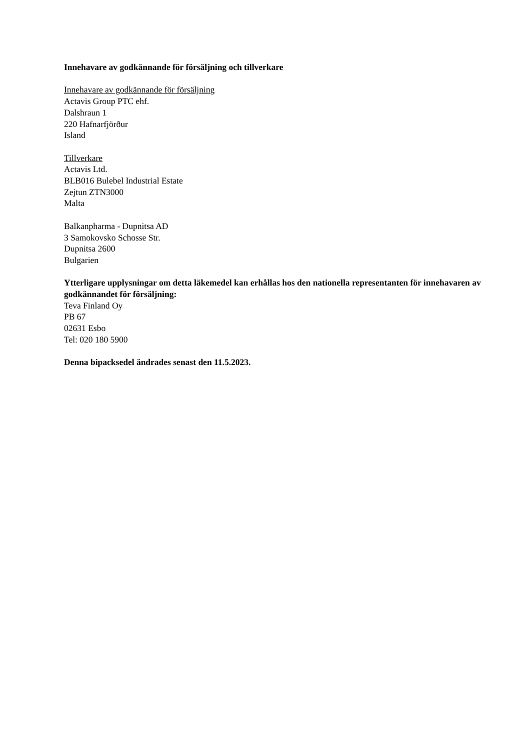Innehavare av godkännande för försäljning och tillverkare
Innehavare av godkännande för försäljning
Actavis Group PTC ehf.
Dalshraun 1
220 Hafnarfjörður
Island
Tillverkare
Actavis Ltd.
BLB016 Bulebel Industrial Estate
Zejtun ZTN3000
Malta
Balkanpharma - Dupnitsa AD
3 Samokovsko Schosse Str.
Dupnitsa 2600
Bulgarien
Ytterligare upplysningar om detta läkemedel kan erhållas hos den nationella representanten för innehavaren av godkännandet för försäljning:
Teva Finland Oy
PB 67
02631 Esbo
Tel: 020 180 5900
Denna bipacksedel ändrades senast den 11.5.2023.